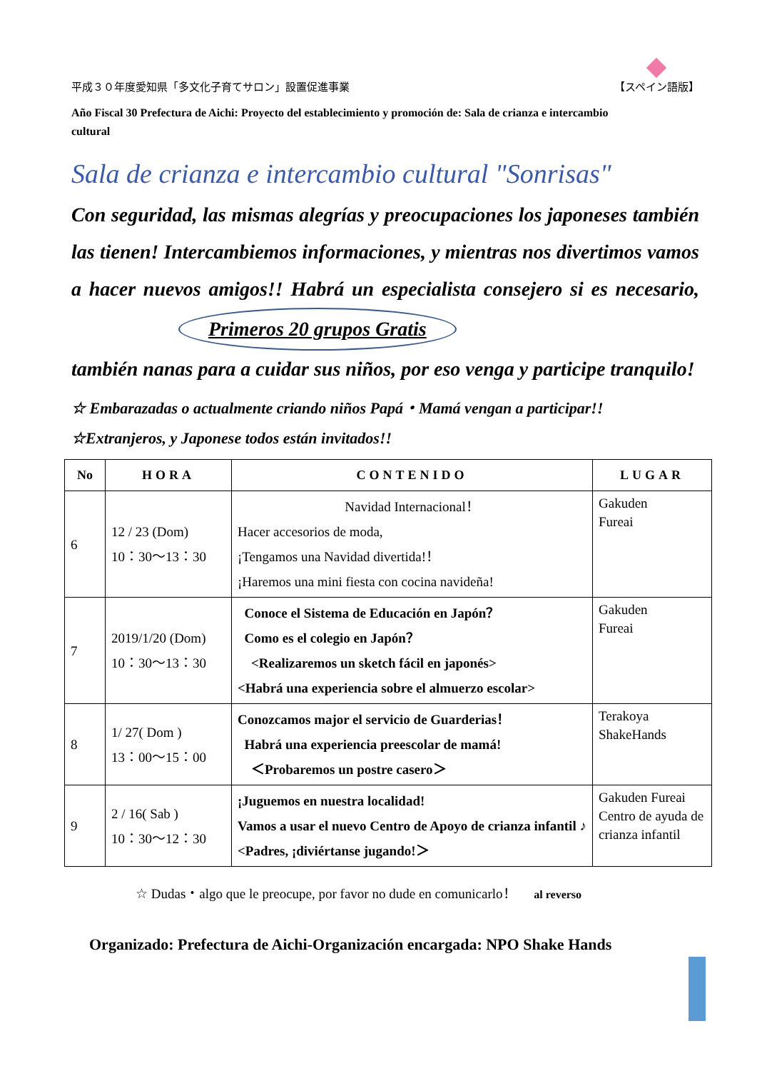平成３０年度愛知県「多文化子育てサロン」設置促進事業 【スペイン語版】
Año Fiscal 30 Prefectura de Aichi: Proyecto del establecimiento y promoción de: Sala de crianza e intercambio cultural
Sala de crianza e intercambio cultural "Sonrisas"
Con seguridad, las mismas alegrías y preocupaciones los japoneses también las tienen! Intercambiemos informaciones, y mientras nos divertimos vamos a hacer nuevos amigos!! Habrá un especialista consejero si es necesario, Primeros 20 grupos Gratis
también nanas para a cuidar sus niños, por eso venga y participe tranquilo!
☆ Embarazadas o actualmente criando niños Papá・Mamá vengan a participar!!
☆Extranjeros, y Japonese todos están invitados!!
| No | HORA | CONTENIDO | LUGAR |
| --- | --- | --- | --- |
| 6 | 12 / 23 (Dom) 10：30～13：30 | Navidad Internacional！ Hacer accesorios de moda, ¡Tengamos una Navidad divertida!！ ¡Haremos una mini fiesta con cocina navideña! | Gakuden Fureai |
| 7 | 2019/1/20 (Dom) 10：30～13：30 | Conoce el Sistema de Educación en Japón？ Como es el colegio en Japón？ <Realizaremos un sketch fácil en japonés> <Habrá una experiencia sobre el almuerzo escolar> | Gakuden Fureai |
| 8 | 1/ 27( Dom ) 13：00～15：00 | Conozcamos major el servicio de Guarderias！ Habrá una experiencia preescolar de mamá! ＜Probaremos un postre casero＞ | Terakoya ShakeHands |
| 9 | 2 / 16( Sab ) 10：30～12：30 | ¡Juguemos en nuestra localidad! Vamos a usar el nuevo Centro de Apoyo de crianza infantil ♪ <Padres, ¡diviértanse jugando!＞ | Gakuden Fureai Centro de ayuda de crianza infantil |
☆ Dudas・algo que le preocupe, por favor no dude en comunicarlo！ al reverso
Organizado: Prefectura de Aichi-Organización encargada: NPO Shake Hands